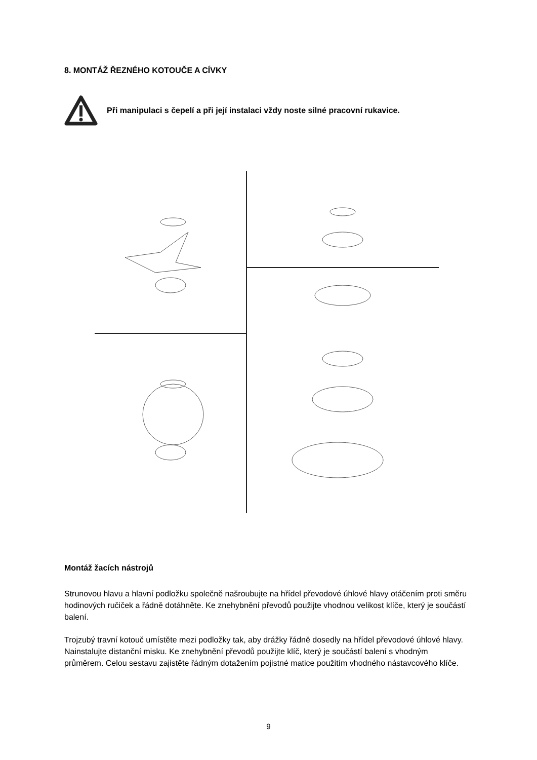8. MONTÁŽ ŘEZNÉHO KOTOUČE A CÍVKY
Při manipulaci s čepelí a při její instalaci vždy noste silné pracovní rukavice.
Montáž žacích nástrojů
Strunovou hlavu a hlavní podložku společně našroubujte na hřídel převodové úhlové hlavy otáčením proti směru hodinových ručiček a řádně dotáhněte. Ke znehybnění převodů použijte vhodnou velikost klíče, který je součástí balení.
Trojzubý travní kotouč umístěte mezi podložky tak, aby drážky řádně dosedly na hřídel převodové úhlové hlavy. Nainstalujte distanční misku. Ke znehybnění převodů použijte klíč, který je součástí balení s vhodným průměrem. Celou sestavu zajistěte řádným dotažením pojistné matice použitím vhodného nástavcového klíče.
9